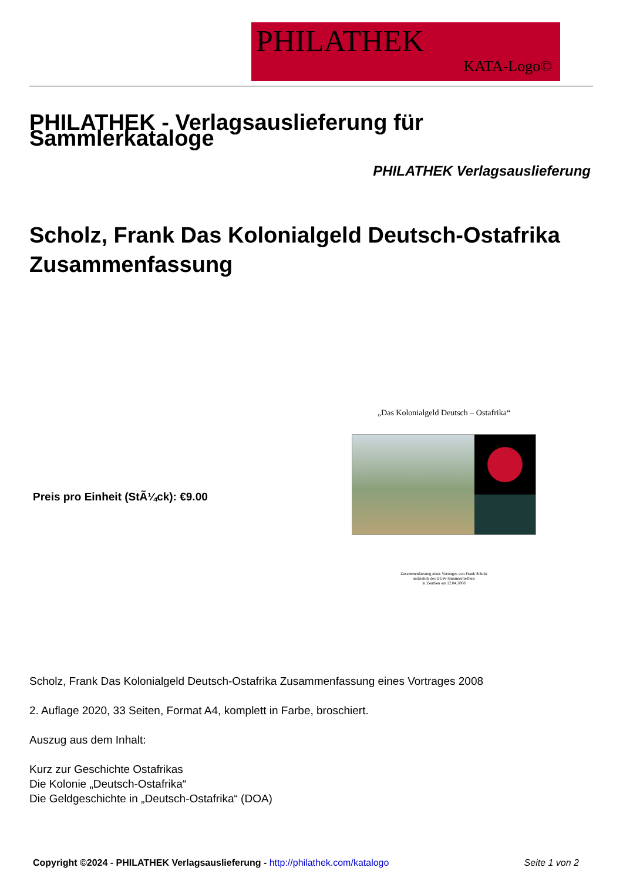PHILATHEK
KATA-Logo©
PHILATHEK - Verlagsauslieferung für Sammlerkataloge
PHILATHEK Verlagsauslieferung
Scholz, Frank Das Kolonialgeld Deutsch-Ostafrika Zusammenfassung
Preis pro Einheit (StÃ¼ck): €9.00
„Das Kolonialgeld Deutsch – Ostafrika“
Zusammenfassung eines Vortrages von Frank Scholz
anlässlich des DGW-Sammlertreffens
in Zeuthen am 12.04.2008
Scholz, Frank Das Kolonialgeld Deutsch-Ostafrika Zusammenfassung eines Vortrages 2008
2. Auflage 2020, 33 Seiten, Format A4, komplett in Farbe, broschiert.
Auszug aus dem Inhalt:
Kurz zur Geschichte Ostafrikas
Die Kolonie „Deutsch-Ostafrika“
Die Geldgeschichte in „Deutsch-Ostafrika“ (DOA)
Copyright ©2024 - PHILATHEK Verlagsauslieferung - http://philathek.com/katalogo Seite 1 von 2